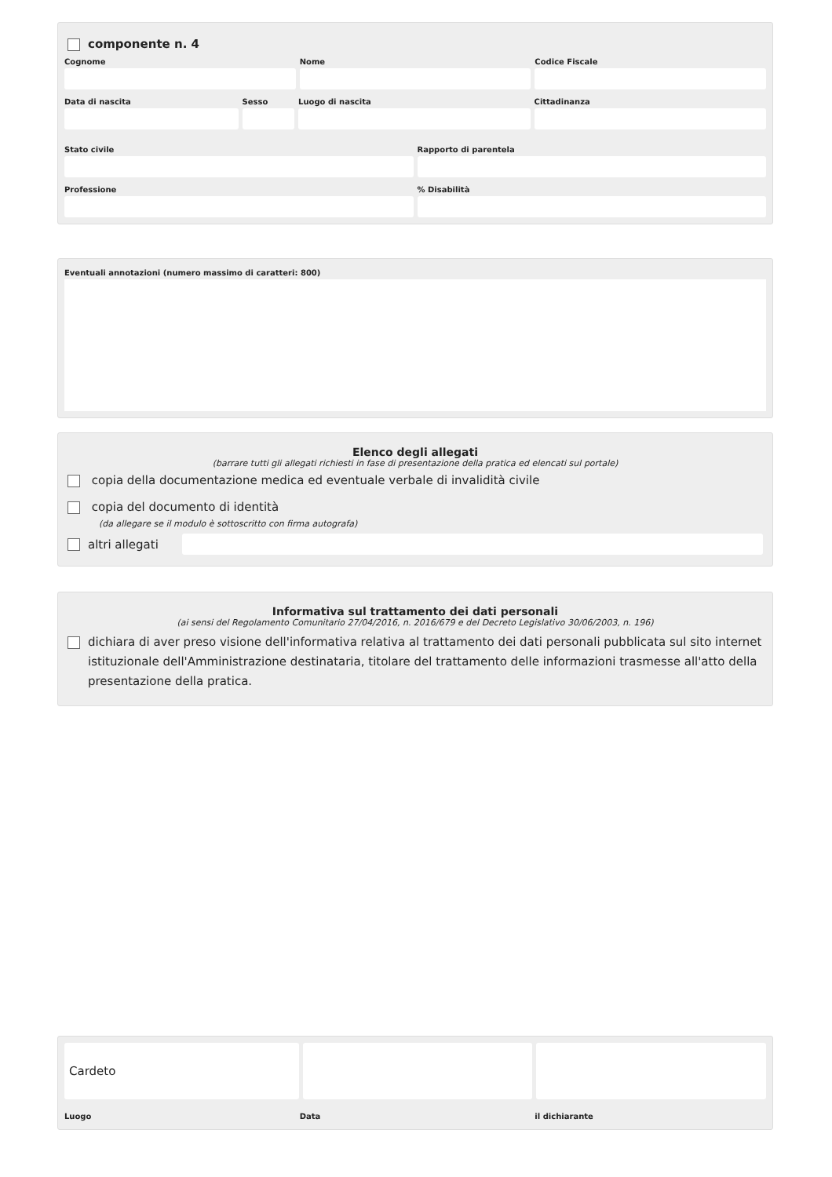componente n. 4
Cognome Nome Codice Fiscale
Data di nascita Sesso Luogo di nascita Cittadinanza
Stato civile Rapporto di parentela
Professione % Disabilità
Eventuali annotazioni (numero massimo di caratteri: 800)
Elenco degli allegati
(barrare tutti gli allegati richiesti in fase di presentazione della pratica ed elencati sul portale)
copia della documentazione medica ed eventuale verbale di invalidità civile
copia del documento di identità
(da allegare se il modulo è sottoscritto con firma autografa)
altri allegati
Informativa sul trattamento dei dati personali
(ai sensi del Regolamento Comunitario 27/04/2016, n. 2016/679 e del Decreto Legislativo 30/06/2003, n. 196)
dichiara di aver preso visione dell'informativa relativa al trattamento dei dati personali pubblicata sul sito internet istituzionale dell'Amministrazione destinataria, titolare del trattamento delle informazioni trasmesse all'atto della presentazione della pratica.
Cardeto
Luogo Data il dichiarante